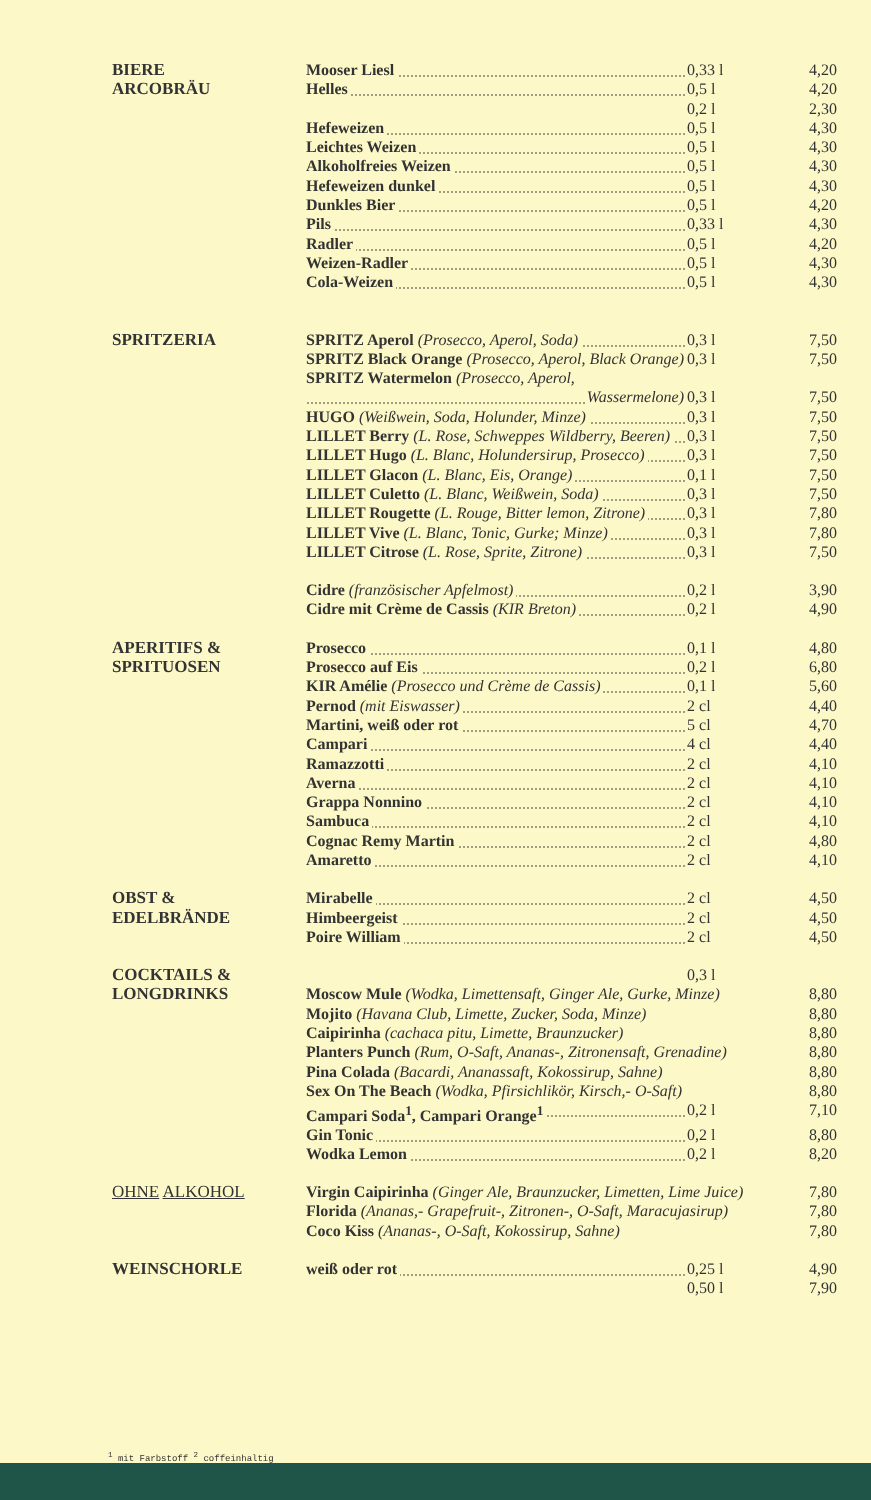| BIERE | Mooser Liesl | 0,33 l | 4,20 |
| ARCOBRÄU | Helles | 0,5 l | 4,20 |
| | | 0,2 l | 2,30 |
| | Hefeweizen | 0,5 l | 4,30 |
| | Leichtes Weizen | 0,5 l | 4,30 |
| | Alkoholfreies Weizen | 0,5 l | 4,30 |
| | Hefeweizen dunkel | 0,5 l | 4,30 |
| | Dunkles Bier | 0,5 l | 4,20 |
| | Pils | 0,33 l | 4,30 |
| | Radler | 0,5 l | 4,20 |
| | Weizen-Radler | 0,5 l | 4,30 |
| | Cola-Weizen | 0,5 l | 4,30 |
| SPRITZERIA | SPRITZ Aperol (Prosecco, Aperol, Soda) | 0,3 l | 7,50 |
| | SPRITZ Black Orange (Prosecco, Aperol, Black Orange) | 0,3 l | 7,50 |
| | SPRITZ Watermelon (Prosecco, Aperol, | | |
| | Wassermelone) | 0,3 l | 7,50 |
| | HUGO (Weißwein, Soda, Holunder, Minze) | 0,3 l | 7,50 |
| | LILLET Berry (L. Rose, Schweppes Wildberry, Beeren) | 0,3 l | 7,50 |
| | LILLET Hugo (L. Blanc, Holundersirup, Prosecco) | 0,3 l | 7,50 |
| | LILLET Glacon (L. Blanc, Eis, Orange) | 0,1 l | 7,50 |
| | LILLET Culetto (L. Blanc, Weißwein, Soda) | 0,3 l | 7,50 |
| | LILLET Rougette (L. Rouge, Bitter lemon, Zitrone) | 0,3 l | 7,80 |
| | LILLET Vive (L. Blanc, Tonic, Gurke; Minze) | 0,3 l | 7,80 |
| | LILLET Citrose (L. Rose, Sprite, Zitrone) | 0,3 l | 7,50 |
| | Cidre (französischer Apfelmost) | 0,2 l | 3,90 |
| | Cidre mit Crème de Cassis (KIR Breton) | 0,2 l | 4,90 |
| APERITIFS & | Prosecco | 0,1 l | 4,80 |
| SPRITUOSEN | Prosecco auf Eis | 0,2 l | 6,80 |
| | KIR Amélie (Prosecco und Crème de Cassis) | 0,1 l | 5,60 |
| | Pernod (mit Eiswasser) | 2 cl | 4,40 |
| | Martini, weiß oder rot | 5 cl | 4,70 |
| | Campari | 4 cl | 4,40 |
| | Ramazzotti | 2 cl | 4,10 |
| | Averna | 2 cl | 4,10 |
| | Grappa Nonnino | 2 cl | 4,10 |
| | Sambuca | 2 cl | 4,10 |
| | Cognac Remy Martin | 2 cl | 4,80 |
| | Amaretto | 2 cl | 4,10 |
| OBST & | Mirabelle | 2 cl | 4,50 |
| EDELBRÄNDE | Himbeergeist | 2 cl | 4,50 |
| | Poire William | 2 cl | 4,50 |
| COCKTAILS & | | 0,3 l | |
| LONGDRINKS | Moscow Mule (Wodka, Limettensaft, Ginger Ale, Gurke, Minze) | | 8,80 |
| | Mojito (Havana Club, Limette, Zucker, Soda, Minze) | | 8,80 |
| | Caipirinha (cachaca pitu, Limette, Braunzucker) | | 8,80 |
| | Planters Punch (Rum, O-Saft, Ananas-, Zitronensaft, Grenadine) | | 8,80 |
| | Pina Colada (Bacardi, Ananassaft, Kokossirup, Sahne) | | 8,80 |
| | Sex On The Beach (Wodka, Pfirsichlikör, Kirsch,- O-Saft) | | 8,80 |
| | Campari Soda<sup>1</sup>, Campari Orange<sup>1</sup> | 0,2 l | 7,10 |
| | Gin Tonic | 0,2 l | 8,80 |
| | Wodka Lemon | 0,2 l | 8,20 |
| OHNE ALKOHOL | Virgin Caipirinha (Ginger Ale, Braunzucker, Limetten, Lime Juice) | | 7,80 |
| | Florida (Ananas,- Grapefruit-, Zitronen-, O-Saft, Maracujasirup) | | 7,80 |
| | Coco Kiss (Ananas-, O-Saft, Kokossirup, Sahne) | | 7,80 |
| WEINSCHORLE | weiß oder rot | 0,25 l | 4,90 |
| | | 0,50 l | 7,90 |
<sup>1</sup> mit Farbstoff <sup>2</sup> coffeinhaltig